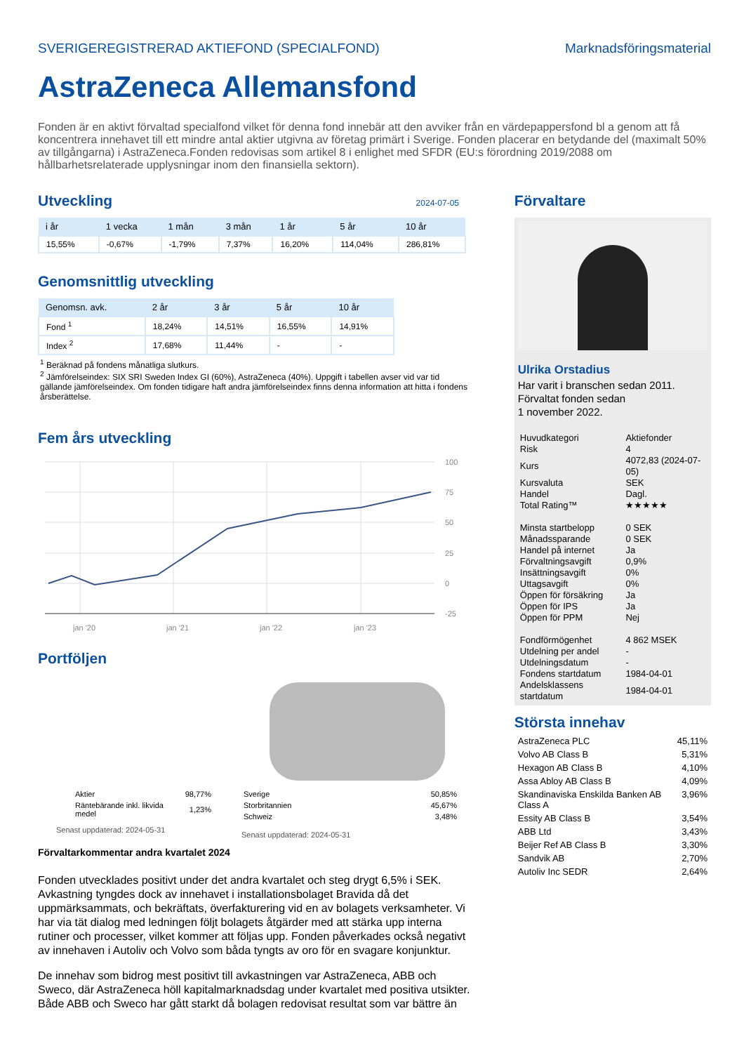SVERIGEREGISTRERAD AKTIEFOND (SPECIALFOND) Marknadsföringsmaterial
AstraZeneca Allemansfond
Fonden är en aktivt förvaltad specialfond vilket för denna fond innebär att den avviker från en värdepappersfond bl a genom att få koncentrera innehavet till ett mindre antal aktier utgivna av företag primärt i Sverige. Fonden placerar en betydande del (maximalt 50% av tillgångarna) i AstraZeneca.Fonden redovisas som artikel 8 i enlighet med SFDR (EU:s förordning 2019/2088 om hållbarhetsrelaterade upplysningar inom den finansiella sektorn).
Utveckling
2024-07-05
| i år | 1 vecka | 1 mån | 3 mån | 1 år | 5 år | 10 år |
| --- | --- | --- | --- | --- | --- | --- |
| 15,55% | -0,67% | -1,79% | 7,37% | 16,20% | 114,04% | 286,81% |
Genomsnittlig utveckling
| Genomsn. avk. | 2 år | 3 år | 5 år | 10 år |
| --- | --- | --- | --- | --- |
| Fond <sup>1</sup> | 18,24% | 14,51% | 16,55% | 14,91% |
| Index <sup>2</sup> | 17,68% | 11,44% | - | - |
<sup>1</sup> Beräknad på fondens månatliga slutkurs.
<sup>2</sup> Jämförelseindex: SIX SRI Sweden Index GI (60%), AstraZeneca (40%). Uppgift i tabellen avser vid var tid gällande jämförelseindex. Om fonden tidigare haft andra jämförelseindex finns denna information att hitta i fondens årsberättelse.
Fem års utveckling
100
75
50
25
0
-25
jan '20
jan '21
jan '22
jan '23
Portföljen
| Aktier | 98,77% |
| Räntebärande inkl. likvida medel | 1,23% |
Senast uppdaterad: 2024-05-31
| Sverige | 50,85% |
| Storbritannien | 45,67% |
| Schweiz | 3,48% |
Senast uppdaterad: 2024-05-31
Förvaltarkommentar andra kvartalet 2024
Fonden utvecklades positivt under det andra kvartalet och steg drygt 6,5% i SEK. Avkastning tyngdes dock av innehavet i installationsbolaget Bravida då det uppmärksammats, och bekräftats, överfakturering vid en av bolagets verksamheter. Vi har via tät dialog med ledningen följt bolagets åtgärder med att stärka upp interna rutiner och processer, vilket kommer att följas upp. Fonden påverkades också negativt av innehaven i Autoliv och Volvo som båda tyngts av oro för en svagare konjunktur.
De innehav som bidrog mest positivt till avkastningen var AstraZeneca, ABB och Sweco, där AstraZeneca höll kapitalmarknadsdag under kvartalet med positiva utsikter. Både ABB och Sweco har gått starkt då bolagen redovisat resultat som var bättre än
Förvaltare
Ulrika Orstadius
Har varit i branschen sedan 2011.
Förvaltat fonden sedan
1 november 2022.
| Huvudkategori | Aktiefonder |
| Risk | 4 |
| Kurs | 4072,83 (2024-07-05) |
| Kursvaluta | SEK |
| Handel | Dagl. |
| Total Rating™ | ★★★★★ |
| Minsta startbelopp | 0 SEK |
| Månadssparande | 0 SEK |
| Handel på internet | Ja |
| Förvaltningsavgift | 0,9% |
| Insättningsavgift | 0% |
| Uttagsavgift | 0% |
| Öppen för försäkring | Ja |
| Öppen för IPS | Ja |
| Öppen för PPM | Nej |
| Fondförmögenhet | 4 862 MSEK |
| Utdelning per andel | - |
| Utdelningsdatum | - |
| Fondens startdatum | 1984-04-01 |
| Andelsklassens startdatum | 1984-04-01 |
Största innehav
| AstraZeneca PLC | 45,11% |
| Volvo AB Class B | 5,31% |
| Hexagon AB Class B | 4,10% |
| Assa Abloy AB Class B | 4,09% |
| Skandinaviska Enskilda Banken AB Class A | 3,96% |
| Essity AB Class B | 3,54% |
| ABB Ltd | 3,43% |
| Beijer Ref AB Class B | 3,30% |
| Sandvik AB | 2,70% |
| Autoliv Inc SEDR | 2,64% |